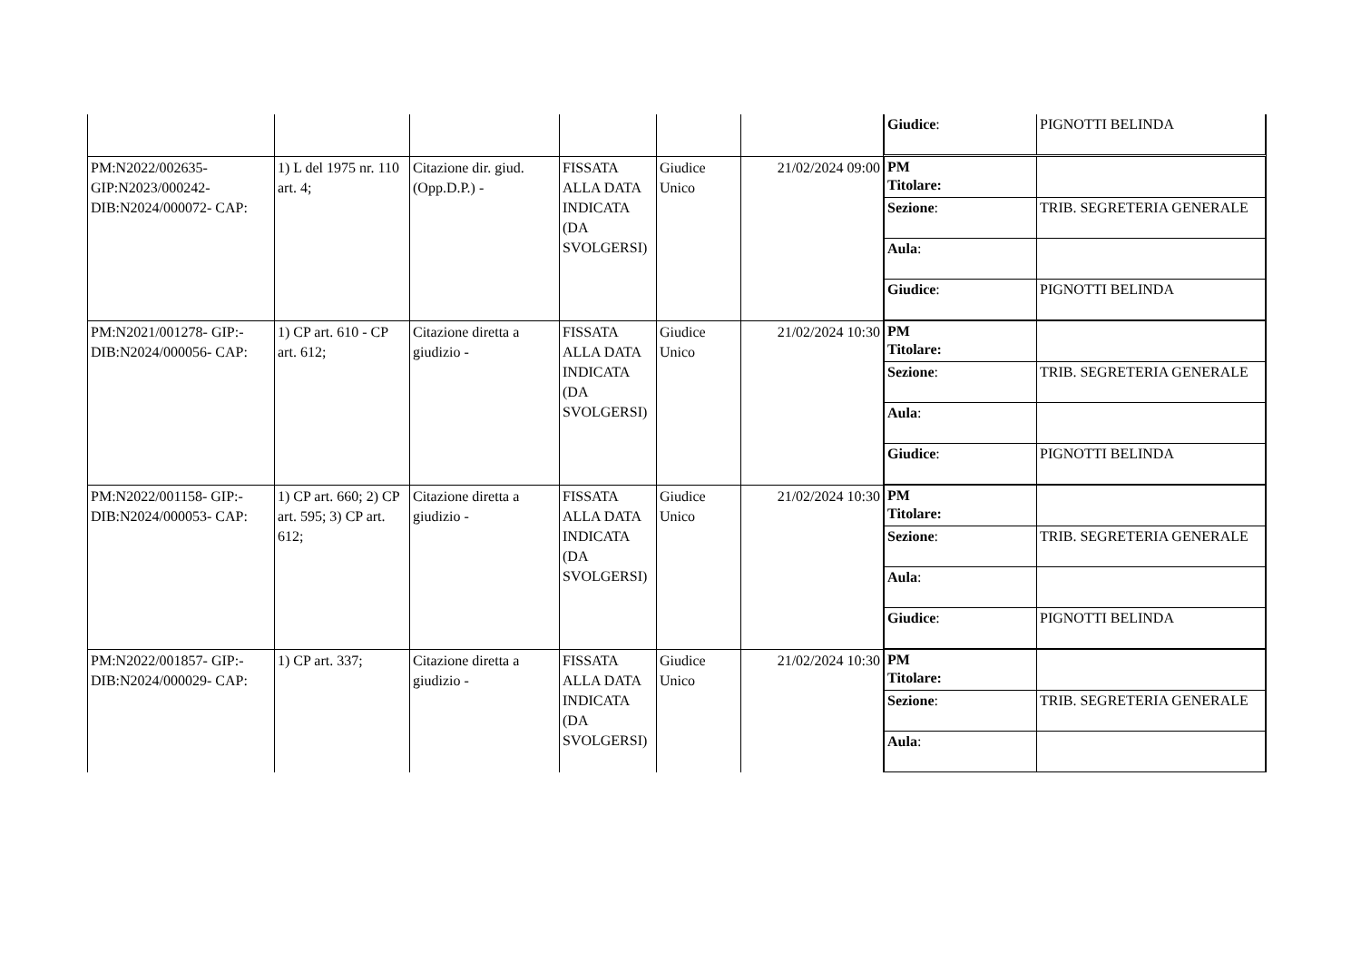| | | | | | | / Giudice : / PIGNOTTI BELINDA / |
| PM:N2022/002635-GIP:N2023/000242-DIB:N2024/000072- CAP: | 1) L del 1975 nr. 110 art. 4; | Citazione dir. giud.(Opp.D.P.) - | FISSATA ALLA DATA INDICATA (DA SVOLGERSI) | Giudice Unico | 21/02/2024 09:00 | / PM Titolare: / / / Sezione : / TRIB. SEGRETERIA GENERALE / / Aula : / / / Giudice : / PIGNOTTI BELINDA / |
| PM:N2021/001278- GIP:-DIB:N2024/000056- CAP: | 1) CP art. 610 - CP art. 612; | Citazione diretta a giudizio - | FISSATA ALLA DATA INDICATA (DA SVOLGERSI) | Giudice Unico | 21/02/2024 10:30 | / PM Titolare: / / / Sezione : / TRIB. SEGRETERIA GENERALE / / Aula : / / / Giudice : / PIGNOTTI BELINDA / |
| PM:N2022/001158- GIP:-DIB:N2024/000053- CAP: | 1) CP art. 660; 2) CP art. 595; 3) CP art. 612; | Citazione diretta a giudizio - | FISSATA ALLA DATA INDICATA (DA SVOLGERSI) | Giudice Unico | 21/02/2024 10:30 | / PM Titolare: / / / Sezione : / TRIB. SEGRETERIA GENERALE / / Aula : / / / Giudice : / PIGNOTTI BELINDA / |
| PM:N2022/001857- GIP:-DIB:N2024/000029- CAP: | 1) CP art. 337; | Citazione diretta a giudizio - | FISSATA ALLA DATA INDICATA (DA SVOLGERSI) | Giudice Unico | 21/02/2024 10:30 | / PM Titolare: / / / Sezione : / TRIB. SEGRETERIA GENERALE / / Aula : / / |